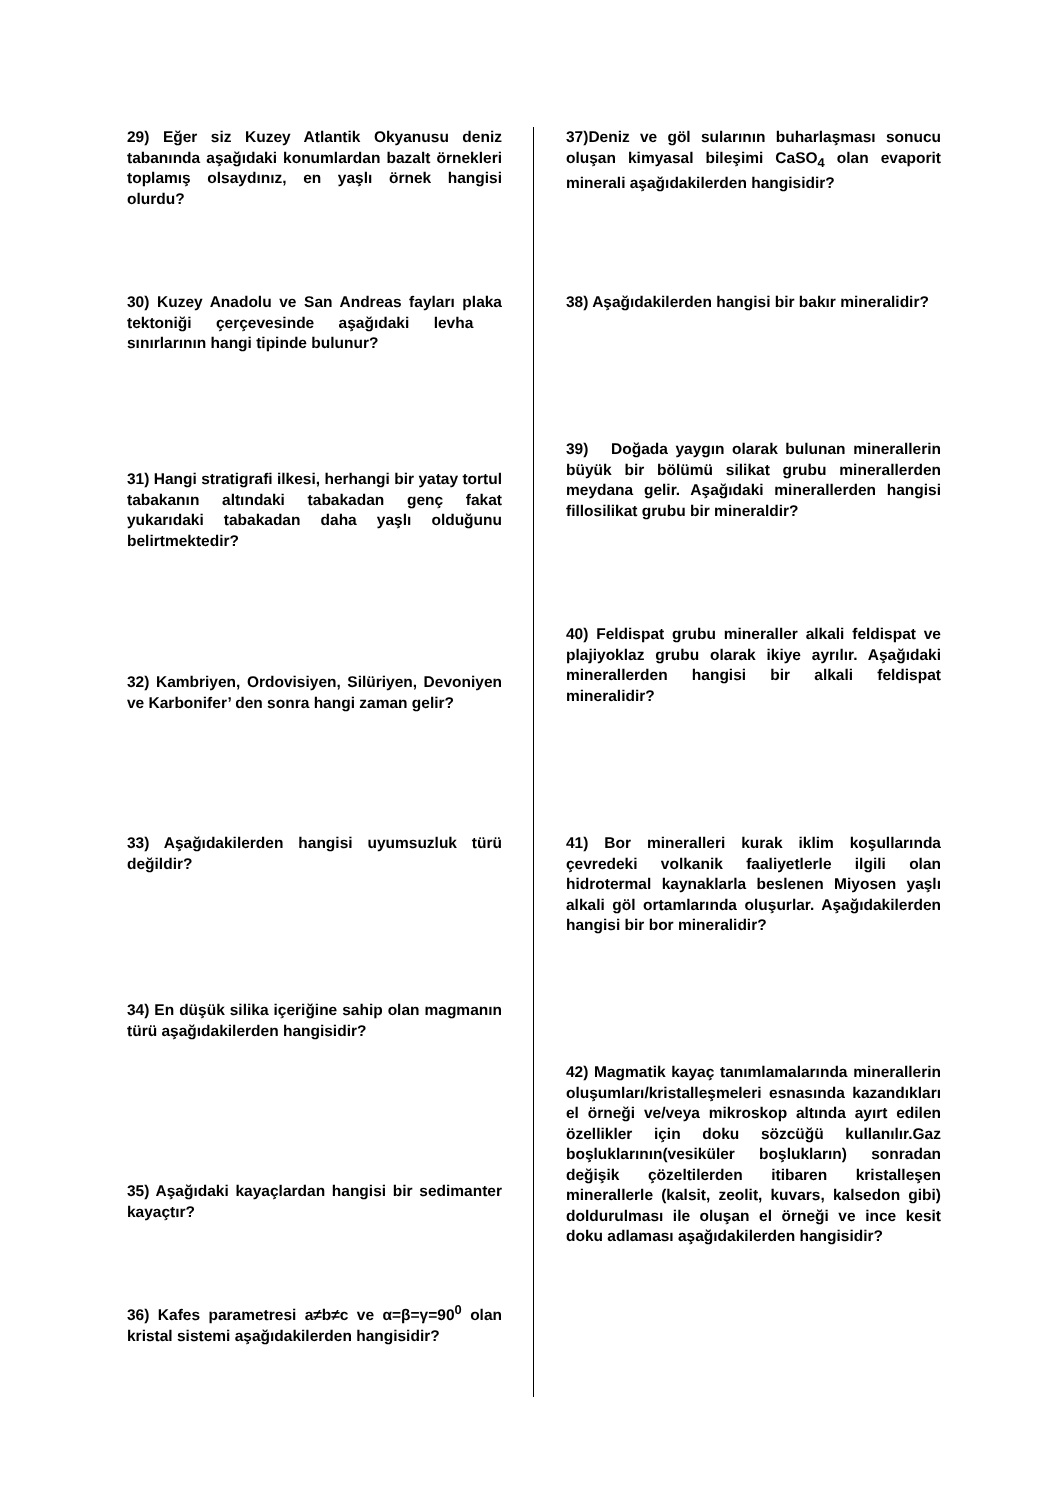29) Eğer siz Kuzey Atlantik Okyanusu deniz tabanında aşağıdaki konumlardan bazalt örnekleri toplamış olsaydınız, en yaşlı örnek hangisi olurdu?
30) Kuzey Anadolu ve San Andreas fayları plaka tektoniği çerçevesinde aşağıdaki levha sınırlarının hangi tipinde bulunur?
31) Hangi stratigrafi ilkesi, herhangi bir yatay tortul tabakanın altındaki tabakadan genç fakat yukarıdaki tabakadan daha yaşlı olduğunu belirtmektedir?
32) Kambriyen, Ordovisiyen, Silüriyen, Devoniyen ve Karbonifer’ den sonra hangi zaman gelir?
33) Aşağıdakilerden hangisi uyumsuzluk türü değildir?
34) En düşük silika içeriğine sahip olan magmanın türü aşağıdakilerden hangisidir?
35) Aşağıdaki kayaçlardan hangisi bir sedimanter kayaçtır?
36) Kafes parametresi a≠b≠c ve α=β=γ=90<sup>0</sup> olan kristal sistemi aşağıdakilerden hangisidir?
37)Deniz ve göl sularının buharlaşması sonucu oluşan kimyasal bileşimi CaSO<sub>4</sub> olan evaporit minerali aşağıdakilerden hangisidir?
38) Aşağıdakilerden hangisi bir bakır mineralidir?
39) Doğada yaygın olarak bulunan minerallerin büyük bir bölümü silikat grubu minerallerden meydana gelir. Aşağıdaki minerallerden hangisi fillosilikat grubu bir mineraldir?
40) Feldispat grubu mineraller alkali feldispat ve plajiyoklaz grubu olarak ikiye ayrılır. Aşağıdaki minerallerden hangisi bir alkali feldispat mineralidir?
41) Bor mineralleri kurak iklim koşullarında çevredeki volkanik faaliyetlerle ilgili olan hidrotermal kaynaklarla beslenen Miyosen yaşlı alkali göl ortamlarında oluşurlar. Aşağıdakilerden hangisi bir bor mineralidir?
42) Magmatik kayaç tanımlamalarında minerallerin oluşumları/kristalleşmeleri esnasında kazandıkları el örneği ve/veya mikroskop altında ayırt edilen özellikler için doku sözcüğü kullanılır.Gaz boşluklarının(vesiküler boşlukların) sonradan değişik çözeltilerden itibaren kristalleşen minerallerle (kalsit, zeolit, kuvars, kalsedon gibi) doldurulması ile oluşan el örneği ve ince kesit doku adlaması aşağıdakilerden hangisidir?